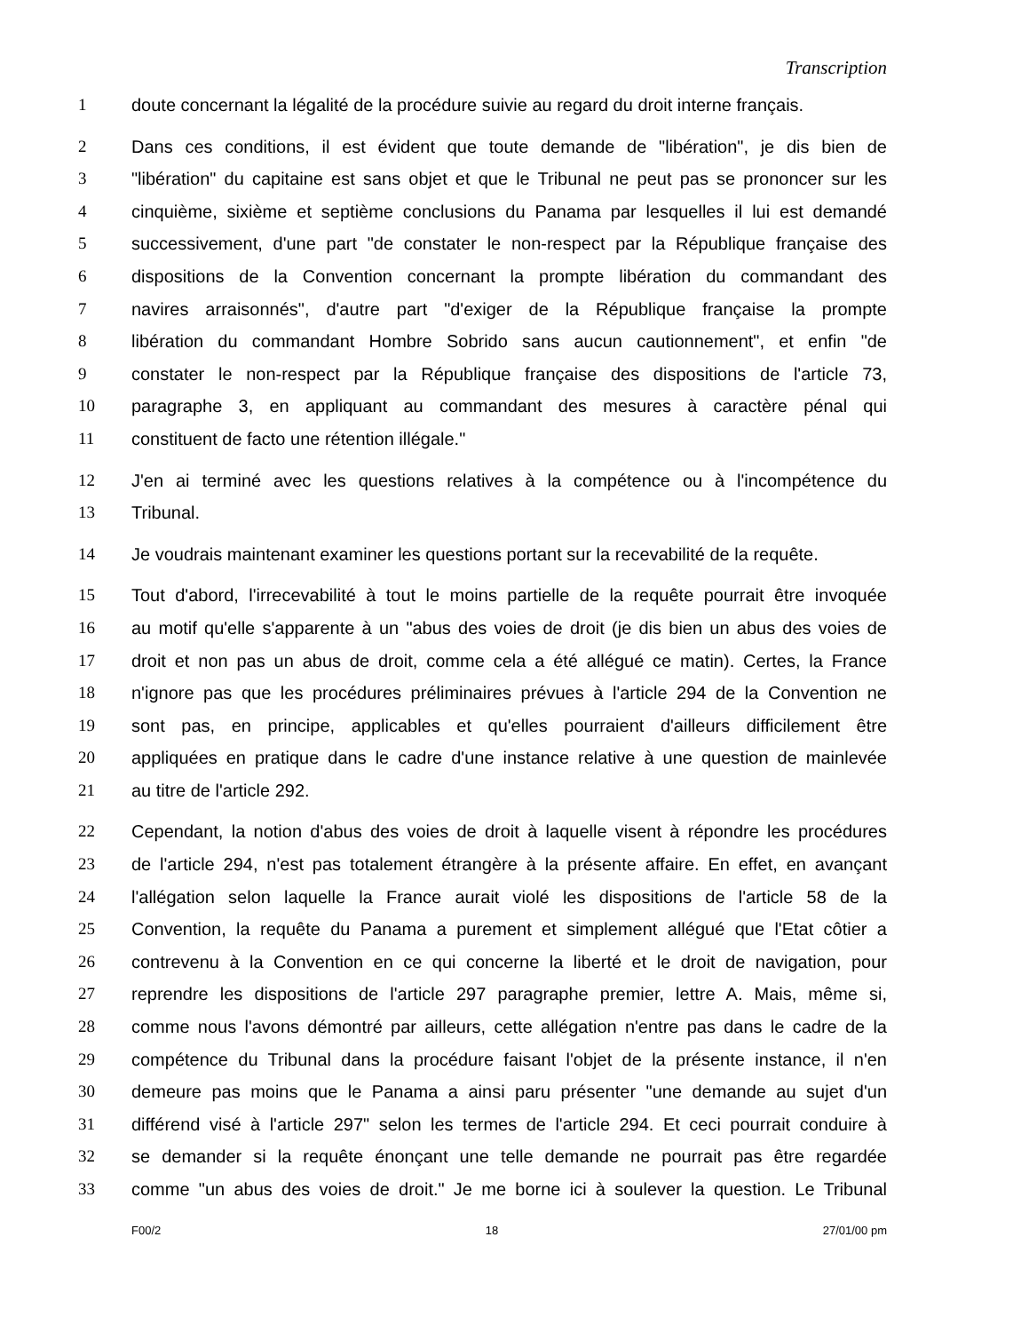Transcription
1 doute concernant la légalité de la procédure suivie au regard du droit interne français.
2 Dans ces conditions, il est évident que toute demande de "libération", je dis bien de
3 "libération" du capitaine est sans objet et que le Tribunal ne peut pas se prononcer sur les
4 cinquième, sixième et septième conclusions du Panama par lesquelles il lui est demandé
5 successivement, d'une part "de constater le non-respect par la République française des
6 dispositions de la Convention concernant la prompte libération du commandant des
7 navires arraisonnés", d'autre part "d'exiger de la République française la prompte
8 libération du commandant Hombre Sobrido sans aucun cautionnement", et enfin "de
9 constater le non-respect par la République française des dispositions de l'article 73,
10 paragraphe 3, en appliquant au commandant des mesures à caractère pénal qui
11 constituent de facto une rétention illégale."
12 J'en ai terminé avec les questions relatives à la compétence ou à l'incompétence du
13 Tribunal.
14 Je voudrais maintenant examiner les questions portant sur la recevabilité de la requête.
15 Tout d'abord, l'irrecevabilité à tout le moins partielle de la requête pourrait être invoquée
16 au motif qu'elle s'apparente à un "abus des voies de droit (je dis bien un abus des voies de
17 droit et non pas un abus de droit, comme cela a été allégué ce matin). Certes, la France
18 n'ignore pas que les procédures préliminaires prévues à l'article 294 de la Convention ne
19 sont pas, en principe, applicables et qu'elles pourraient d'ailleurs difficilement être
20 appliquées en pratique dans le cadre d'une instance relative à une question de mainlevée
21 au titre de l'article 292.
22 Cependant, la notion d'abus des voies de droit à laquelle visent à répondre les procédures
23 de l'article 294, n'est pas totalement étrangère à la présente affaire. En effet, en avançant
24 l'allégation selon laquelle la France aurait violé les dispositions de l'article 58 de la
25 Convention, la requête du Panama a purement et simplement allégué que l'Etat côtier a
26 contrevenu à la Convention en ce qui concerne la liberté et le droit de navigation, pour
27 reprendre les dispositions de l'article 297 paragraphe premier, lettre A. Mais, même si,
28 comme nous l'avons démontré par ailleurs, cette allégation n'entre pas dans le cadre de la
29 compétence du Tribunal dans la procédure faisant l'objet de la présente instance, il n'en
30 demeure pas moins que le Panama a ainsi paru présenter "une demande au sujet d'un
31 différend visé à l'article 297" selon les termes de l'article 294. Et ceci pourrait conduire à
32 se demander si la requête énonçant une telle demande ne pourrait pas être regardée
33 comme "un abus des voies de droit." Je me borne ici à soulever la question. Le Tribunal
F00/2 18 27/01/00 pm